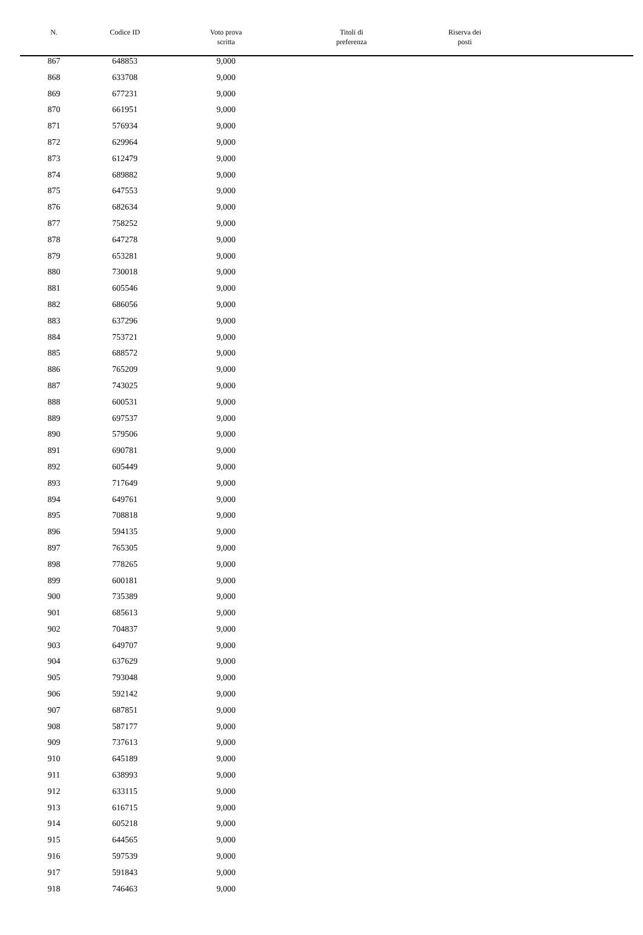| N. | Codice ID | Voto prova scritta | Titoli di preferenza | Riserva dei posti | |
| --- | --- | --- | --- | --- | --- |
| 867 | 648853 | 9,000 | | | |
| 868 | 633708 | 9,000 | | | |
| 869 | 677231 | 9,000 | | | |
| 870 | 661951 | 9,000 | | | |
| 871 | 576934 | 9,000 | | | |
| 872 | 629964 | 9,000 | | | |
| 873 | 612479 | 9,000 | | | |
| 874 | 689882 | 9,000 | | | |
| 875 | 647553 | 9,000 | | | |
| 876 | 682634 | 9,000 | | | |
| 877 | 758252 | 9,000 | | | |
| 878 | 647278 | 9,000 | | | |
| 879 | 653281 | 9,000 | | | |
| 880 | 730018 | 9,000 | | | |
| 881 | 605546 | 9,000 | | | |
| 882 | 686056 | 9,000 | | | |
| 883 | 637296 | 9,000 | | | |
| 884 | 753721 | 9,000 | | | |
| 885 | 688572 | 9,000 | | | |
| 886 | 765209 | 9,000 | | | |
| 887 | 743025 | 9,000 | | | |
| 888 | 600531 | 9,000 | | | |
| 889 | 697537 | 9,000 | | | |
| 890 | 579506 | 9,000 | | | |
| 891 | 690781 | 9,000 | | | |
| 892 | 605449 | 9,000 | | | |
| 893 | 717649 | 9,000 | | | |
| 894 | 649761 | 9,000 | | | |
| 895 | 708818 | 9,000 | | | |
| 896 | 594135 | 9,000 | | | |
| 897 | 765305 | 9,000 | | | |
| 898 | 778265 | 9,000 | | | |
| 899 | 600181 | 9,000 | | | |
| 900 | 735389 | 9,000 | | | |
| 901 | 685613 | 9,000 | | | |
| 902 | 704837 | 9,000 | | | |
| 903 | 649707 | 9,000 | | | |
| 904 | 637629 | 9,000 | | | |
| 905 | 793048 | 9,000 | | | |
| 906 | 592142 | 9,000 | | | |
| 907 | 687851 | 9,000 | | | |
| 908 | 587177 | 9,000 | | | |
| 909 | 737613 | 9,000 | | | |
| 910 | 645189 | 9,000 | | | |
| 911 | 638993 | 9,000 | | | |
| 912 | 633115 | 9,000 | | | |
| 913 | 616715 | 9,000 | | | |
| 914 | 605218 | 9,000 | | | |
| 915 | 644565 | 9,000 | | | |
| 916 | 597539 | 9,000 | | | |
| 917 | 591843 | 9,000 | | | |
| 918 | 746463 | 9,000 | | | |